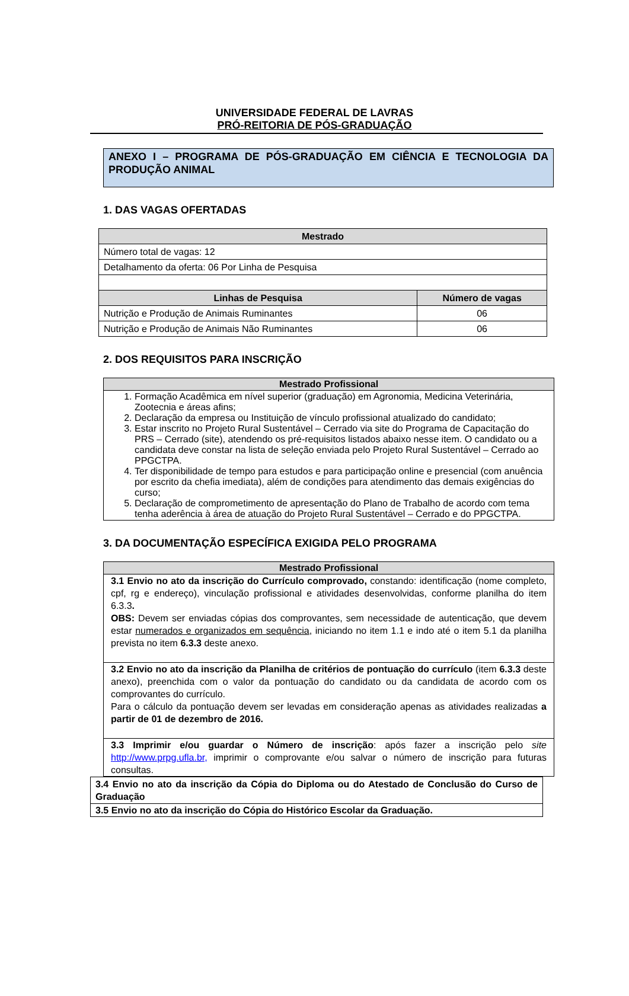UNIVERSIDADE FEDERAL DE LAVRAS
PRÓ-REITORIA DE PÓS-GRADUAÇÃO
ANEXO I – PROGRAMA DE PÓS-GRADUAÇÃO EM CIÊNCIA E TECNOLOGIA DA PRODUÇÃO ANIMAL
1. DAS VAGAS OFERTADAS
| Mestrado | |
| --- | --- |
| Número total de vagas: 12 | |
| Detalhamento da oferta: 06 Por Linha de Pesquisa | |
| Linhas de Pesquisa | Número de vagas |
| Nutrição e Produção de Animais Ruminantes | 06 |
| Nutrição e Produção de Animais Não Ruminantes | 06 |
2. DOS REQUISITOS PARA INSCRIÇÃO
| Mestrado Profissional |
| --- |
| 1. Formação Acadêmica em nível superior (graduação) em Agronomia, Medicina Veterinária, Zootecnia e áreas afins; 2. Declaração da empresa ou Instituição de vínculo profissional atualizado do candidato; 3. Estar inscrito no Projeto Rural Sustentável – Cerrado via site do Programa de Capacitação do PRS – Cerrado (site), atendendo os pré-requisitos listados abaixo nesse item. O candidato ou a candidata deve constar na lista de seleção enviada pelo Projeto Rural Sustentável – Cerrado ao PPGCTPA. 4. Ter disponibilidade de tempo para estudos e para participação online e presencial (com anuência por escrito da chefia imediata), além de condições para atendimento das demais exigências do curso; 5. Declaração de comprometimento de apresentação do Plano de Trabalho de acordo com tema tenha aderência à área de atuação do Projeto Rural Sustentável – Cerrado e do PPGCTPA. |
3. DA DOCUMENTAÇÃO ESPECÍFICA EXIGIDA PELO PROGRAMA
| Mestrado Profissional |
| --- |
| 3.1 Envio no ato da inscrição do Currículo comprovado, constando: identificação (nome completo, cpf, rg e endereço), vinculação profissional e atividades desenvolvidas, conforme planilha do item 6.3.3 . OBS: Devem ser enviadas cópias dos comprovantes, sem necessidade de autenticação, que devem estar numerados e organizados em sequência , iniciando no item 1.1 e indo até o item 5.1 da planilha prevista no item 6.3.3 deste anexo. |
| 3.2 Envio no ato da inscrição da Planilha de critérios de pontuação do currículo (item 6.3.3 deste anexo), preenchida com o valor da pontuação do candidato ou da candidata de acordo com os comprovantes do currículo. Para o cálculo da pontuação devem ser levadas em consideração apenas as atividades realizadas a partir de 01 de dezembro de 2016. |
| 3.3 Imprimir e/ou guardar o Número de inscrição : após fazer a inscrição pelo site http://www.prpg.ufla.br, imprimir o comprovante e/ou salvar o número de inscrição para futuras consultas. |
| 3.4 Envio no ato da inscrição da Cópia do Diploma ou do Atestado de Conclusão do Curso de Graduação |
| 3.5 Envio no ato da inscrição do Cópia do Histórico Escolar da Graduação. |